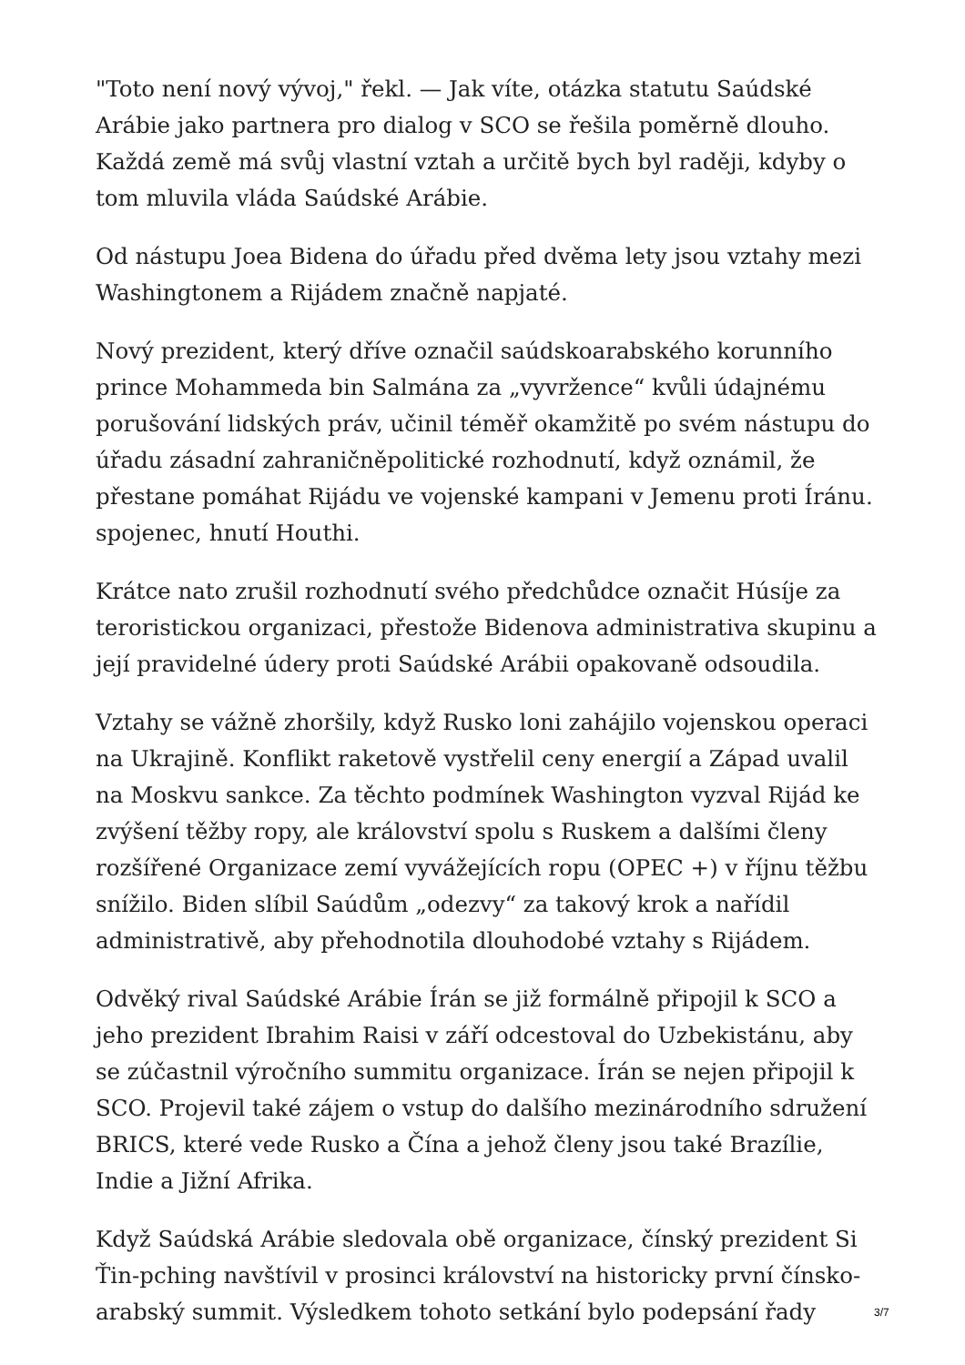"Toto není nový vývoj," řekl. — Jak víte, otázka statutu Saúdské Arábie jako partnera pro dialog v SCO se řešila poměrně dlouho. Každá země má svůj vlastní vztah a určitě bych byl raději, kdyby o tom mluvila vláda Saúdské Arábie.
Od nástupu Joea Bidena do úřadu před dvěma lety jsou vztahy mezi Washingtonem a Rijádem značně napjaté.
Nový prezident, který dříve označil saúdskoarabského korunního prince Mohammeda bin Salmána za „vyvržence“ kvůli údajnému porušování lidských práv, učinil téměř okamžitě po svém nástupu do úřadu zásadní zahraničněpolitické rozhodnutí, když oznámil, že přestane pomáhat Rijádu ve vojenské kampani v Jemenu proti Íránu. spojenec, hnutí Houthi.
Krátce nato zrušil rozhodnutí svého předchůdce označit Húsíje za teroristickou organizaci, přestože Bidenova administrativa skupinu a její pravidelné údery proti Saúdské Arábii opakovaně odsoudila.
Vztahy se vážně zhoršily, když Rusko loni zahájilo vojenskou operaci na Ukrajině. Konflikt raketově vystřelil ceny energií a Západ uvalil na Moskvu sankce. Za těchto podmínek Washington vyzval Rijád ke zvýšení těžby ropy, ale království spolu s Ruskem a dalšími členy rozšířené Organizace zemí vyvážejících ropu (OPEC +) v říjnu těžbu snížilo. Biden slíbil Saúdům „odezvy“ za takový krok a nařídil administrativě, aby přehodnotila dlouhodobé vztahy s Rijádem.
Odvěký rival Saúdské Arábie Írán se již formálně připojil k SCO a jeho prezident Ibrahim Raisi v září odcestoval do Uzbekistánu, aby se zúčastnil výročního summitu organizace. Írán se nejen připojil k SCO. Projevil také zájem o vstup do dalšího mezinárodního sdružení BRICS, které vede Rusko a Čína a jehož členy jsou také Brazílie, Indie a Jižní Afrika.
Když Saúdská Arábie sledovala obě organizace, čínský prezident Si Ťin-pching navštívil v prosinci království na historicky první čínsko-arabský summit. Výsledkem tohoto setkání bylo podepsání řady
3/7